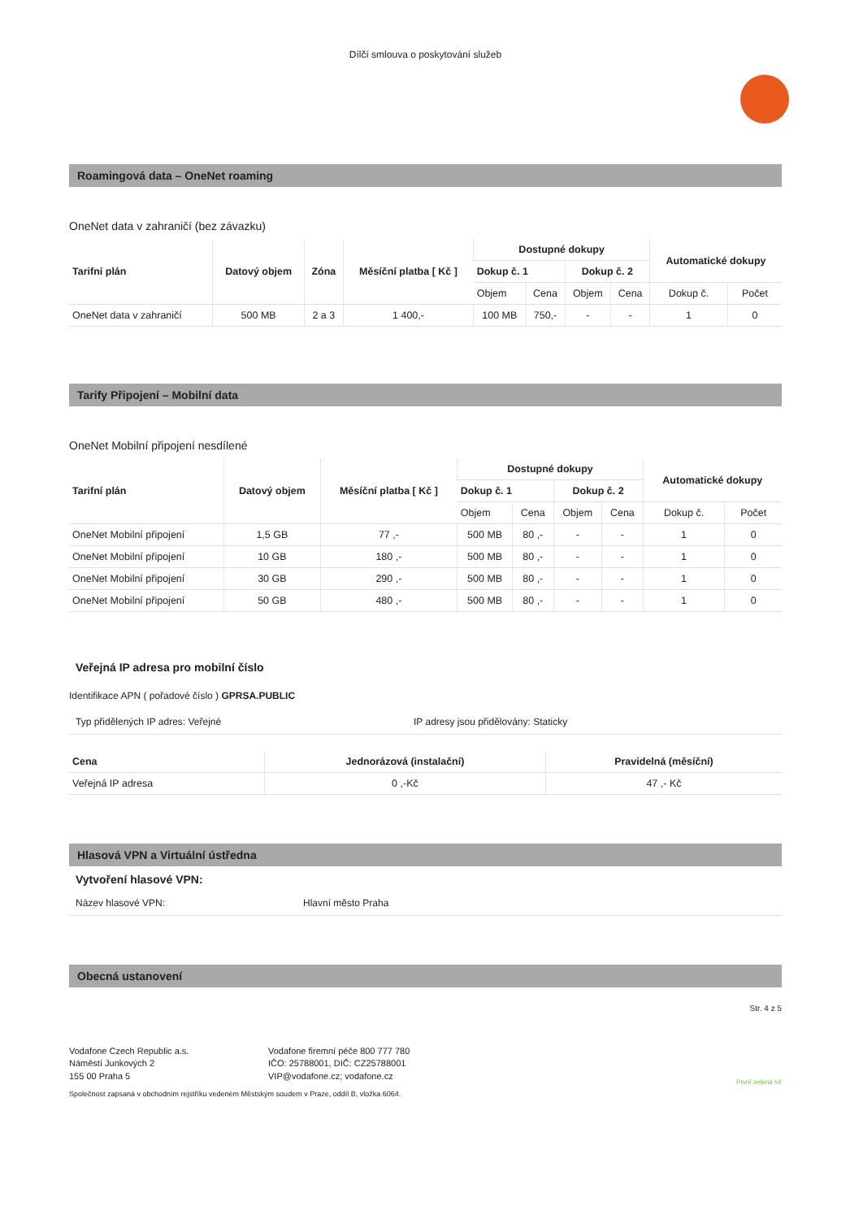Dílčí smlouva o poskytování služeb
Roamingová data – OneNet roaming
OneNet data v zahraničí (bez závazku)
| Tarifní plán | Datový objem | Zóna | Měsíční platba [ Kč ] | Dostupné dokupy | | | | Automatické dokupy | |
| --- | --- | --- | --- | --- | --- | --- | --- | --- | --- |
| | | | | Dokup č. 1 | | Dokup č. 2 | | | |
| | | | | Objem | Cena | Objem | Cena | Dokup č. | Počet |
| OneNet data v zahraničí | 500 MB | 2 a 3 | 1 400,- | 100 MB | 750,- | - | - | 1 | 0 |
Tarify Připojení – Mobilní data
OneNet Mobilní připojení nesdílené
| Tarifní plán | Datový objem | Měsíční platba [ Kč ] | Dostupné dokupy | | | | Automatické dokupy | |
| --- | --- | --- | --- | --- | --- | --- | --- | --- |
| | | | Dokup č. 1 | | Dokup č. 2 | | | |
| | | | Objem | Cena | Objem | Cena | Dokup č. | Počet |
| OneNet Mobilní připojení | 1,5 GB | 77 ,- | 500 MB | 80 ,- | - | - | 1 | 0 |
| OneNet Mobilní připojení | 10 GB | 180 ,- | 500 MB | 80 ,- | - | - | 1 | 0 |
| OneNet Mobilní připojení | 30 GB | 290 ,- | 500 MB | 80 ,- | - | - | 1 | 0 |
| OneNet Mobilní připojení | 50 GB | 480 ,- | 500 MB | 80 ,- | - | - | 1 | 0 |
Veřejná IP adresa pro mobilní číslo
Identifikace APN ( pořadové číslo ) GPRSA.PUBLIC
Typ přidělených IP adres: Veřejné IP adresy jsou přidělovány: Staticky
| Cena | Jednorázová (instalační) | Pravidelná (měsíční) |
| --- | --- | --- |
| Veřejná IP adresa | 0 ,-Kč | 47 ,- Kč |
Hlasová VPN a Virtuální ústředna
Vytvoření hlasové VPN:
Název hlasové VPN: Hlavní město Praha
Obecná ustanovení
Str. 4 z 5
Vodafone Czech Republic a.s.
Náměstí Junkových 2
155 00 Praha 5
Vodafone firemní péče 800 777 780
IČO: 25788001, DIČ: CZ25788001
VIP@vodafone.cz; vodafone.cz
První zelená síť
Společnost zapsaná v obchodním rejstříku vedeném Městským soudem v Praze, oddíl B, vložka 6064.